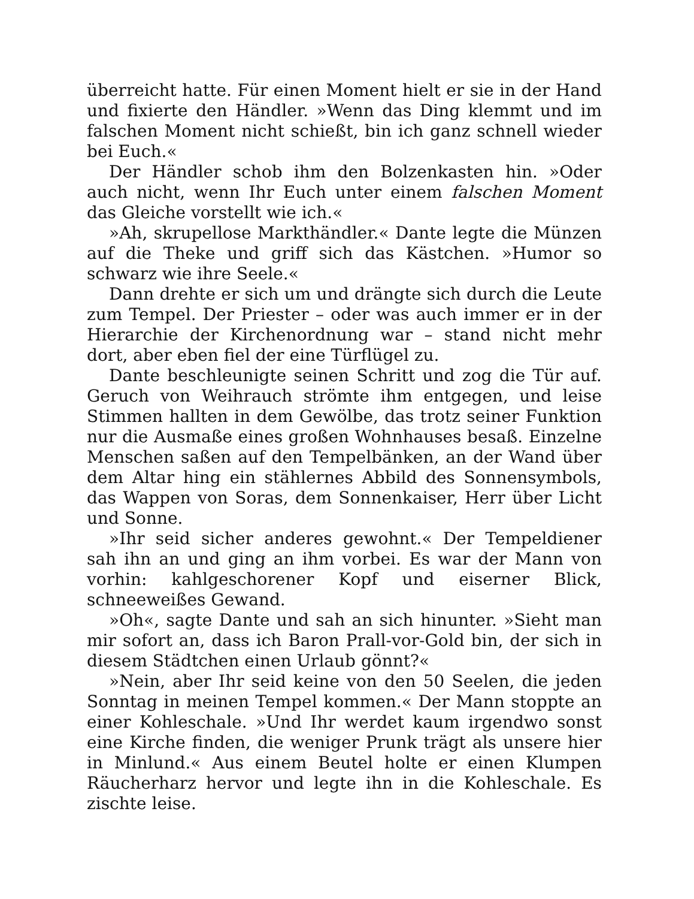überreicht hatte. Für einen Moment hielt er sie in der Hand und fixierte den Händler. »Wenn das Ding klemmt und im falschen Moment nicht schießt, bin ich ganz schnell wieder bei Euch.«
Der Händler schob ihm den Bolzenkasten hin. »Oder auch nicht, wenn Ihr Euch unter einem falschen Moment das Gleiche vorstellt wie ich.«
»Ah, skrupellose Markthändler.« Dante legte die Münzen auf die Theke und griff sich das Kästchen. »Humor so schwarz wie ihre Seele.«
Dann drehte er sich um und drängte sich durch die Leute zum Tempel. Der Priester – oder was auch immer er in der Hierarchie der Kirchenordnung war – stand nicht mehr dort, aber eben fiel der eine Türflügel zu.
Dante beschleunigte seinen Schritt und zog die Tür auf. Geruch von Weihrauch strömte ihm entgegen, und leise Stimmen hallten in dem Gewölbe, das trotz seiner Funktion nur die Ausmaße eines großen Wohnhauses besaß. Einzelne Menschen saßen auf den Tempelbänken, an der Wand über dem Altar hing ein stählernes Abbild des Sonnensymbols, das Wappen von Soras, dem Sonnenkaiser, Herr über Licht und Sonne.
»Ihr seid sicher anderes gewohnt.« Der Tempeldiener sah ihn an und ging an ihm vorbei. Es war der Mann von vorhin: kahlgeschorener Kopf und eiserner Blick, schneeweißes Gewand.
»Oh«, sagte Dante und sah an sich hinunter. »Sieht man mir sofort an, dass ich Baron Prall-vor-Gold bin, der sich in diesem Städtchen einen Urlaub gönnt?«
»Nein, aber Ihr seid keine von den 50 Seelen, die jeden Sonntag in meinen Tempel kommen.« Der Mann stoppte an einer Kohleschale. »Und Ihr werdet kaum irgendwo sonst eine Kirche finden, die weniger Prunk trägt als unsere hier in Minlund.« Aus einem Beutel holte er einen Klumpen Räucherharz hervor und legte ihn in die Kohleschale. Es zischte leise.